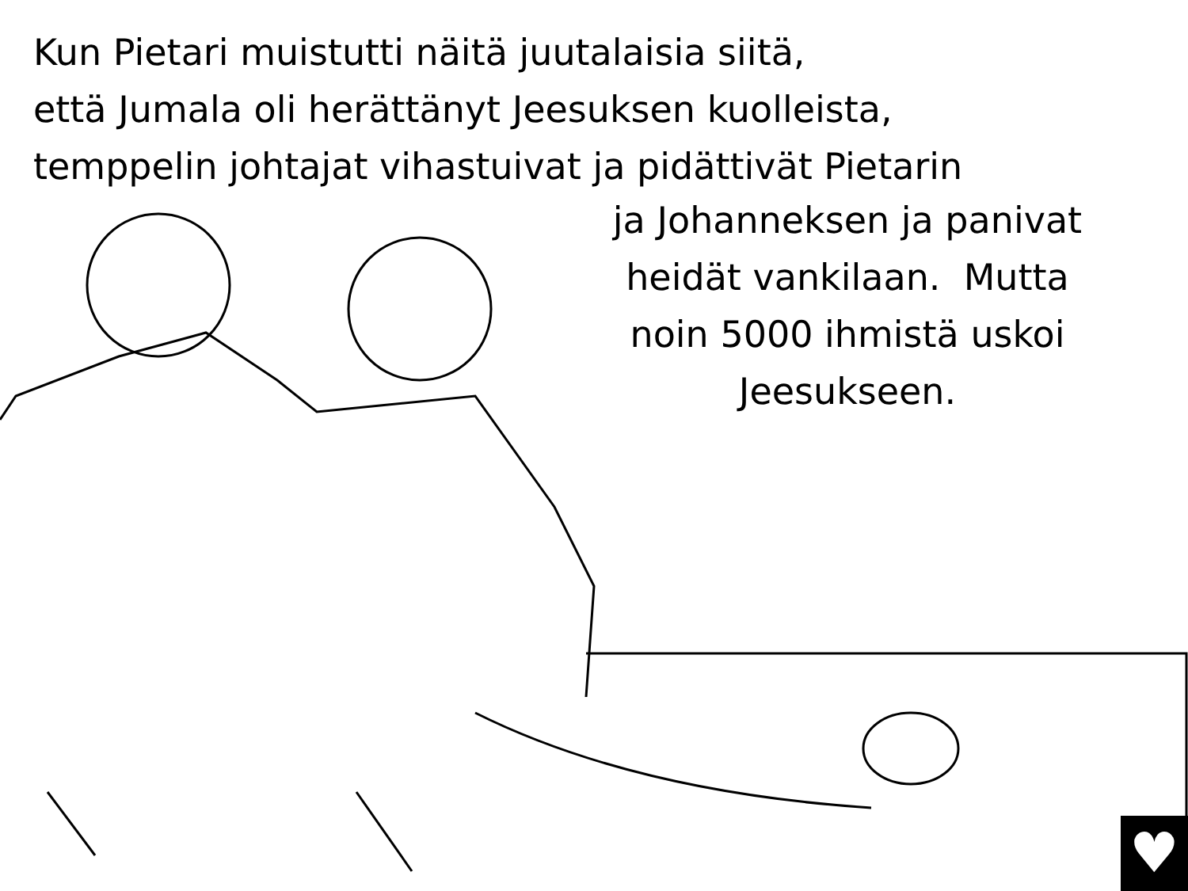Kun Pietari muistutti näitä juutalaisia siitä,
että Jumala oli herättänyt Jeesuksen kuolleista,
temppelin johtajat vihastuivat ja pidättivät Pietarin
ja Johanneksen ja panivat
heidät vankilaan. Mutta
noin 5000 ihmistä uskoi
Jeesukseen.
♥